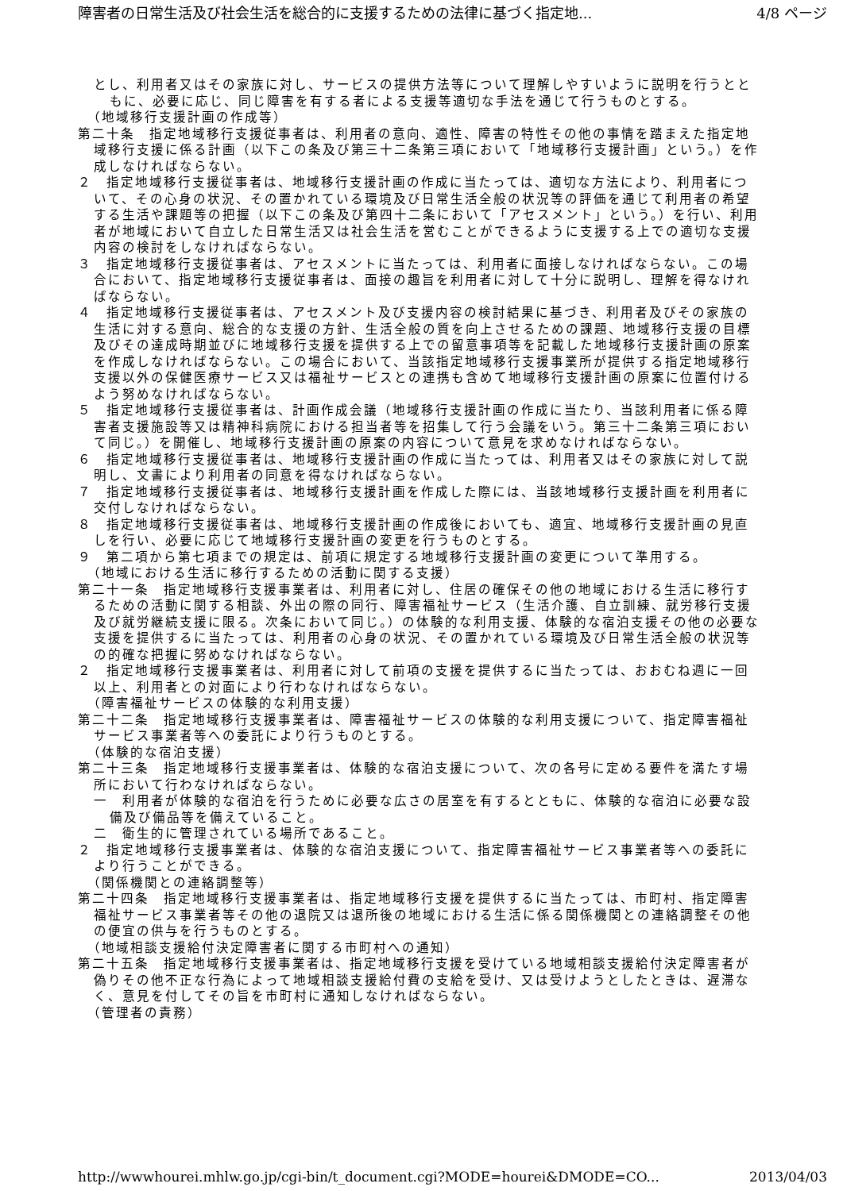障害者の日常生活及び社会生活を総合的に支援するための法律に基づく指定地... 4/8 ページ
とし、利用者又はその家族に対し、サービスの提供方法等について理解しやすいように説明を行うとともに、必要に応じ、同じ障害を有する者による支援等適切な手法を通じて行うものとする。
（地域移行支援計画の作成等）
第二十条　指定地域移行支援従事者は、利用者の意向、適性、障害の特性その他の事情を踏まえた指定地域移行支援に係る計画（以下この条及び第三十二条第三項において「地域移行支援計画」という。）を作成しなければならない。
２　指定地域移行支援従事者は、地域移行支援計画の作成に当たっては、適切な方法により、利用者について、その心身の状況、その置かれている環境及び日常生活全般の状況等の評価を通じて利用者の希望する生活や課題等の把握（以下この条及び第四十二条において「アセスメント」という。）を行い、利用者が地域において自立した日常生活又は社会生活を営むことができるように支援する上での適切な支援内容の検討をしなければならない。
３　指定地域移行支援従事者は、アセスメントに当たっては、利用者に面接しなければならない。この場合において、指定地域移行支援従事者は、面接の趣旨を利用者に対して十分に説明し、理解を得なければならない。
４　指定地域移行支援従事者は、アセスメント及び支援内容の検討結果に基づき、利用者及びその家族の生活に対する意向、総合的な支援の方針、生活全般の質を向上させるための課題、地域移行支援の目標及びその達成時期並びに地域移行支援を提供する上での留意事項等を記載した地域移行支援計画の原案を作成しなければならない。この場合において、当該指定地域移行支援事業所が提供する指定地域移行支援以外の保健医療サービス又は福祉サービスとの連携も含めて地域移行支援計画の原案に位置付けるよう努めなければならない。
５　指定地域移行支援従事者は、計画作成会議（地域移行支援計画の作成に当たり、当該利用者に係る障害者支援施設等又は精神科病院における担当者等を招集して行う会議をいう。第三十二条第三項において同じ。）を開催し、地域移行支援計画の原案の内容について意見を求めなければならない。
６　指定地域移行支援従事者は、地域移行支援計画の作成に当たっては、利用者又はその家族に対して説明し、文書により利用者の同意を得なければならない。
７　指定地域移行支援従事者は、地域移行支援計画を作成した際には、当該地域移行支援計画を利用者に交付しなければならない。
８　指定地域移行支援従事者は、地域移行支援計画の作成後においても、適宜、地域移行支援計画の見直しを行い、必要に応じて地域移行支援計画の変更を行うものとする。
９　第二項から第七項までの規定は、前項に規定する地域移行支援計画の変更について準用する。
（地域における生活に移行するための活動に関する支援）
第二十一条　指定地域移行支援事業者は、利用者に対し、住居の確保その他の地域における生活に移行するための活動に関する相談、外出の際の同行、障害福祉サービス（生活介護、自立訓練、就労移行支援及び就労継続支援に限る。次条において同じ。）の体験的な利用支援、体験的な宿泊支援その他の必要な支援を提供するに当たっては、利用者の心身の状況、その置かれている環境及び日常生活全般の状況等の的確な把握に努めなければならない。
２　指定地域移行支援事業者は、利用者に対して前項の支援を提供するに当たっては、おおむね週に一回以上、利用者との対面により行わなければならない。
（障害福祉サービスの体験的な利用支援）
第二十二条　指定地域移行支援事業者は、障害福祉サービスの体験的な利用支援について、指定障害福祉サービス事業者等への委託により行うものとする。
（体験的な宿泊支援）
第二十三条　指定地域移行支援事業者は、体験的な宿泊支援について、次の各号に定める要件を満たす場所において行わなければならない。
一　利用者が体験的な宿泊を行うために必要な広さの居室を有するとともに、体験的な宿泊に必要な設備及び備品等を備えていること。
二　衛生的に管理されている場所であること。
２　指定地域移行支援事業者は、体験的な宿泊支援について、指定障害福祉サービス事業者等への委託により行うことができる。
（関係機関との連絡調整等）
第二十四条　指定地域移行支援事業者は、指定地域移行支援を提供するに当たっては、市町村、指定障害福祉サービス事業者等その他の退院又は退所後の地域における生活に係る関係機関との連絡調整その他の便宜の供与を行うものとする。
（地域相談支援給付決定障害者に関する市町村への通知）
第二十五条　指定地域移行支援事業者は、指定地域移行支援を受けている地域相談支援給付決定障害者が偽りその他不正な行為によって地域相談支援給付費の支給を受け、又は受けようとしたときは、遅滞なく、意見を付してその旨を市町村に通知しなければならない。
（管理者の責務）
http://wwwhourei.mhlw.go.jp/cgi-bin/t_document.cgi?MODE=hourei&DMODE=CO... 2013/04/03